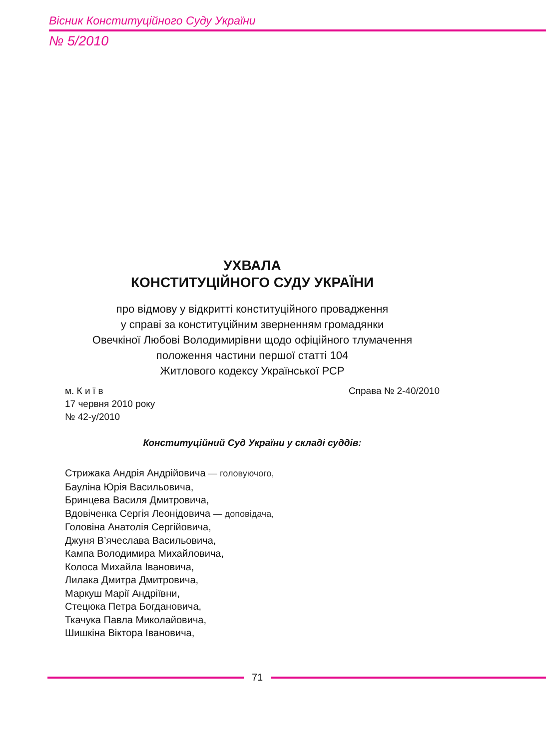Вісник Конституційного Суду України
№ 5/2010
УХВАЛА
КОНСТИТУЦІЙНОГО СУДУ УКРАЇНИ
про відмову у відкритті конституційного провадження
у справі за конституційним зверненням громадянки
Овечкіної Любові Володимирівни щодо офіційного тлумачення
положення частини першої статті 104
Житлового кодексу Української РСР
м. К и ї в
17 червня 2010 року
№ 42-у/2010
Справа № 2-40/2010
Конституційний Суд України у складі суддів:
Стрижака Андрія Андрійовича — головуючого,
Бауліна Юрія Васильовича,
Бринцева Василя Дмитровича,
Вдовіченка Сергія Леонідовича — доповідача,
Головіна Анатолія Сергійовича,
Джуня В’ячеслава Васильовича,
Кампа Володимира Михайловича,
Колоса Михайла Івановича,
Лилака Дмитра Дмитровича,
Маркуш Марії Андріївни,
Стецюка Петра Богдановича,
Ткачука Павла Миколайовича,
Шишкіна Віктора Івановича,
71